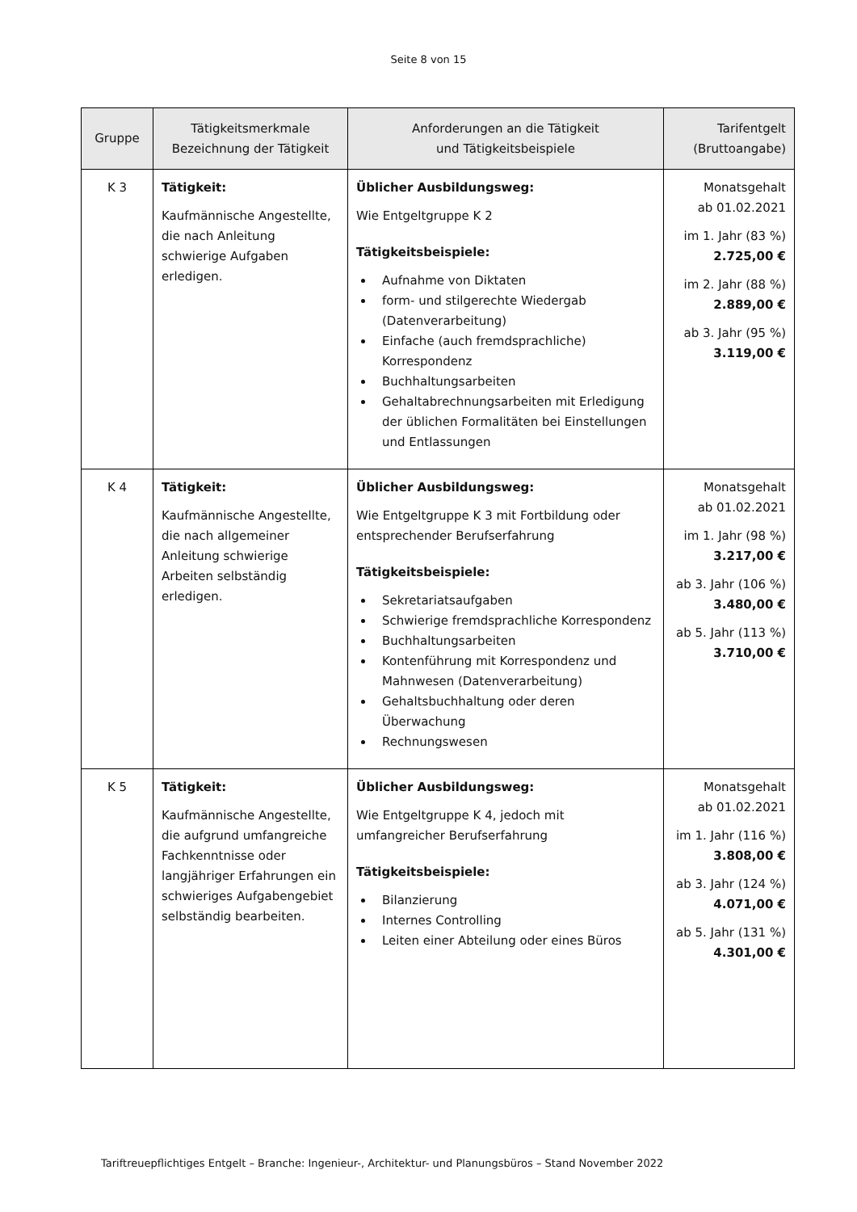Seite 8 von 15
| Gruppe | Tätigkeitsmerkmale Bezeichnung der Tätigkeit | Anforderungen an die Tätigkeit und Tätigkeitsbeispiele | Tarifentgelt (Bruttoangabe) |
| --- | --- | --- | --- |
| K 3 | Tätigkeit: Kaufmännische Angestellte, die nach Anleitung schwierige Aufgaben erledigen. | Üblicher Ausbildungsweg: Wie Entgeltgruppe K 2 Tätigkeitsbeispiele: Aufnahme von Diktaten form- und stilgerechte Wiedergab (Datenverarbeitung) Einfache (auch fremdsprachliche) Korrespondenz Buchhaltungsarbeiten Gehaltabrechnungsarbeiten mit Erledigung der üblichen Formalitäten bei Einstellungen und Entlassungen | Monatsgehalt ab 01.02.2021 im 1. Jahr (83 %) 2.725,00 € im 2. Jahr (88 %) 2.889,00 € ab 3. Jahr (95 %) 3.119,00 € |
| K 4 | Tätigkeit: Kaufmännische Angestellte, die nach allgemeiner Anleitung schwierige Arbeiten selbständig erledigen. | Üblicher Ausbildungsweg: Wie Entgeltgruppe K 3 mit Fortbildung oder entsprechender Berufserfahrung Tätigkeitsbeispiele: Sekretariatsaufgaben Schwierige fremdsprachliche Korrespondenz Buchhaltungsarbeiten Kontenführung mit Korrespondenz und Mahnwesen (Datenverarbeitung) Gehaltsbuchhaltung oder deren Überwachung Rechnungswesen | Monatsgehalt ab 01.02.2021 im 1. Jahr (98 %) 3.217,00 € ab 3. Jahr (106 %) 3.480,00 € ab 5. Jahr (113 %) 3.710,00 € |
| K 5 | Tätigkeit: Kaufmännische Angestellte, die aufgrund umfangreiche Fachkenntnisse oder langjähriger Erfahrungen ein schwieriges Aufgabengebiet selbständig bearbeiten. | Üblicher Ausbildungsweg: Wie Entgeltgruppe K 4, jedoch mit umfangreicher Berufserfahrung Tätigkeitsbeispiele: Bilanzierung Internes Controlling Leiten einer Abteilung oder eines Büros | Monatsgehalt ab 01.02.2021 im 1. Jahr (116 %) 3.808,00 € ab 3. Jahr (124 %) 4.071,00 € ab 5. Jahr (131 %) 4.301,00 € |
Tariftreuepflichtiges Entgelt – Branche: Ingenieur-, Architektur- und Planungsbüros – Stand November 2022